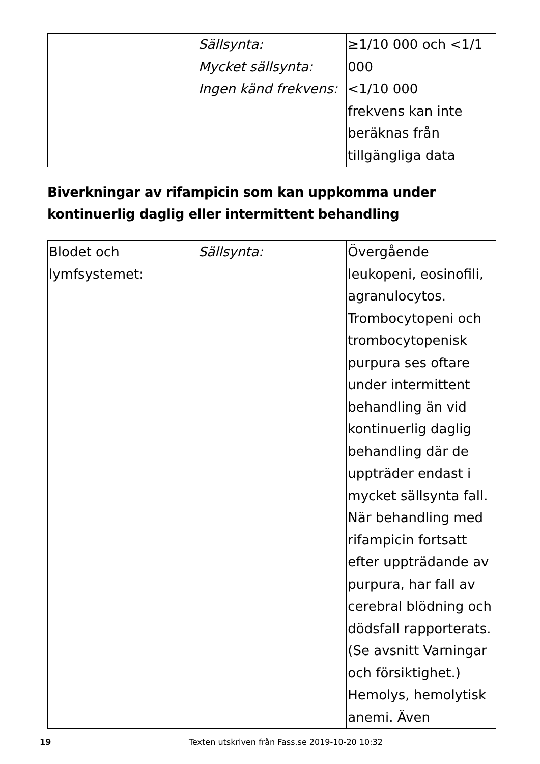| | Sällsynta: Mycket sällsynta: Ingen känd frekvens: | ≥1/10 000 och <1/1 000 <1/10 000 frekvens kan inte beräknas från tillgängliga data |
Biverkningar av rifampicin som kan uppkomma under kontinuerlig daglig eller intermittent behandling
| Blodet och lymfsystemet: | Sällsynta: | Övergående leukopeni, eosinofili, agranulocytos. Trombocytopeni och trombocytopenisk purpura ses oftare under intermittent behandling än vid kontinuerlig daglig behandling där de uppträder endast i mycket sällsynta fall. När behandling med rifampicin fortsatt efter uppträdande av purpura, har fall av cerebral blödning och dödsfall rapporterats. (Se avsnitt Varningar och försiktighet.) Hemolys, hemolytisk anemi. Även |
19 Texten utskriven från Fass.se 2019-10-20 10:32